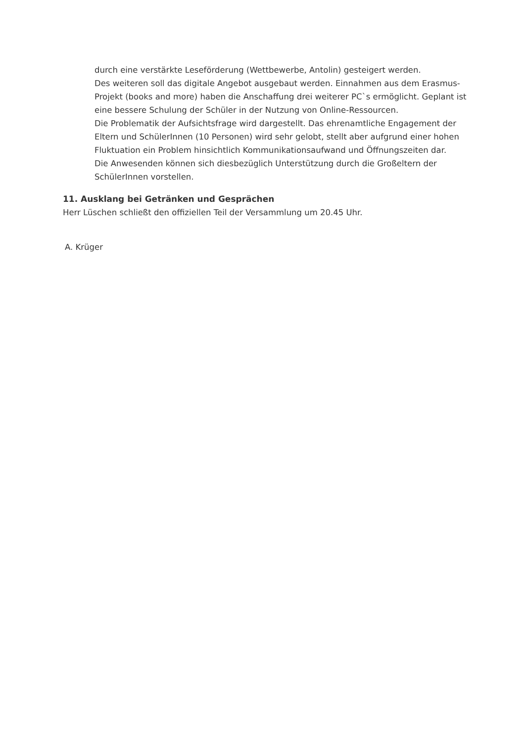durch eine verstärkte Leseförderung (Wettbewerbe, Antolin) gesteigert werden.
Des weiteren soll das digitale Angebot ausgebaut werden. Einnahmen aus dem Erasmus-Projekt (books and more) haben die Anschaffung drei weiterer PC`s ermöglicht. Geplant ist eine bessere Schulung der Schüler in der Nutzung von Online-Ressourcen.
Die Problematik der Aufsichtsfrage wird dargestellt. Das ehrenamtliche Engagement der Eltern und SchülerInnen (10 Personen) wird sehr gelobt, stellt aber aufgrund einer hohen Fluktuation ein Problem hinsichtlich Kommunikationsaufwand und Öffnungszeiten dar.
Die Anwesenden können sich diesbezüglich Unterstützung durch die Großeltern der SchülerInnen vorstellen.
11. Ausklang bei Getränken und Gesprächen
Herr Lüschen schließt den offiziellen Teil der Versammlung um 20.45 Uhr.
A. Krüger